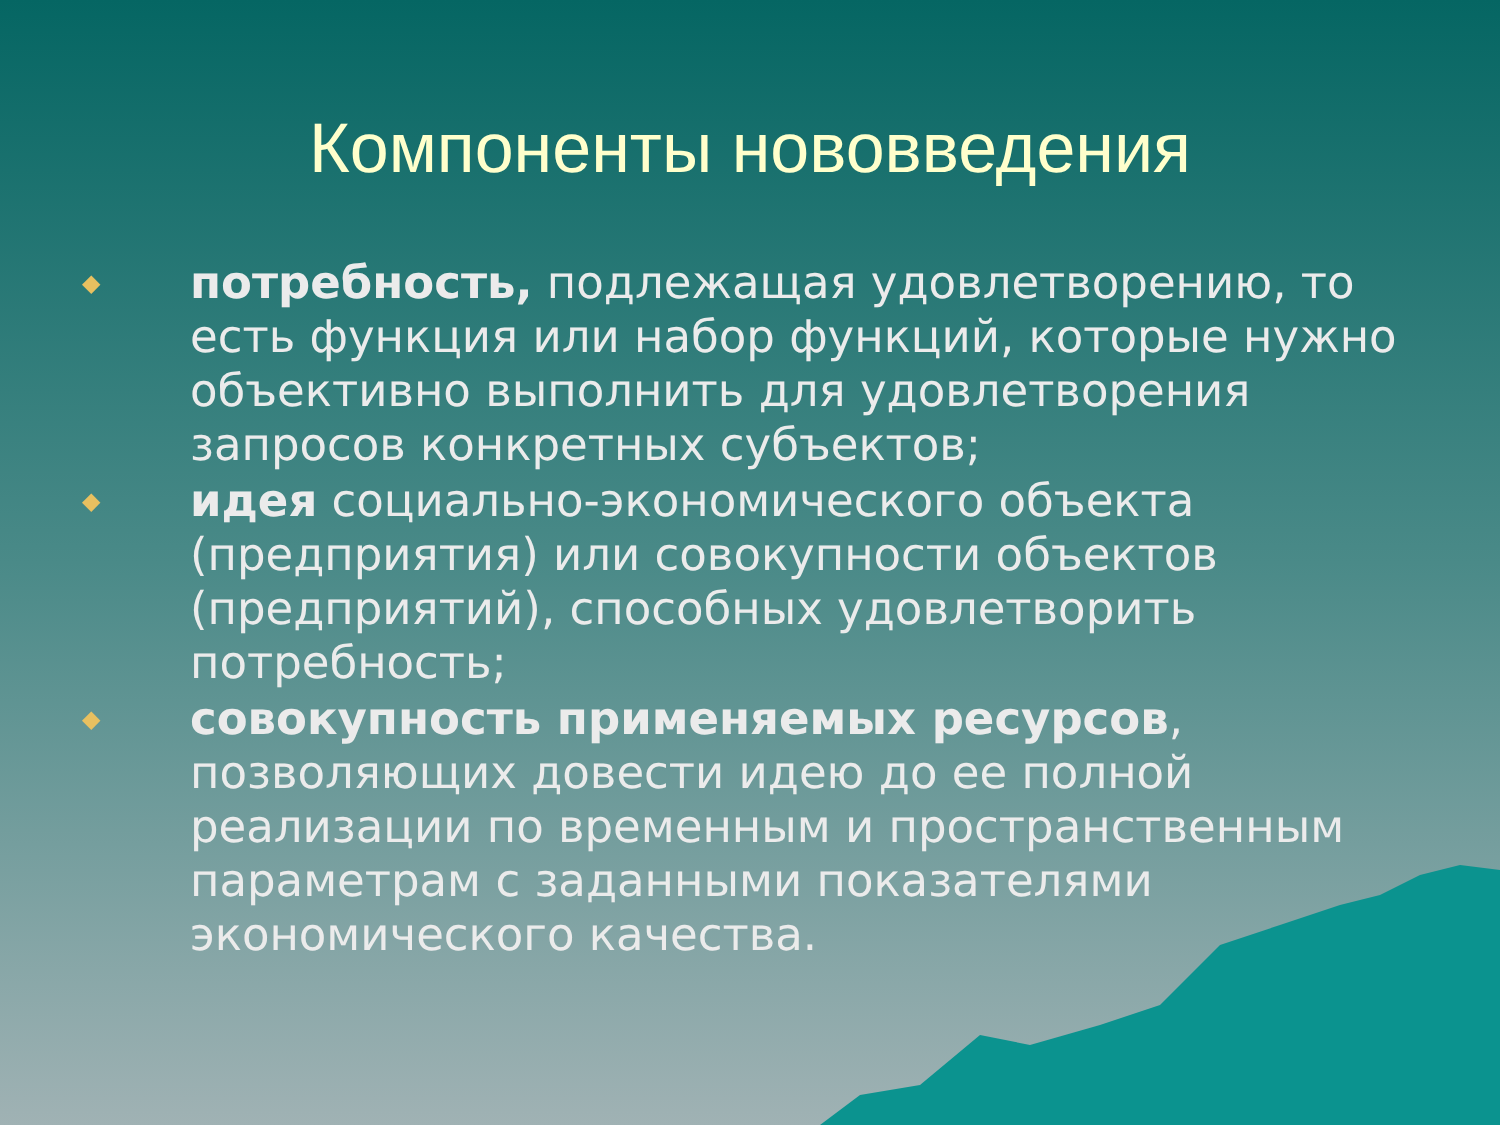Компоненты нововведения
◆ потребность, подлежащая удовлетворению, то есть функция или набор функций, которые нужно объективно выполнить для удовлетворения запросов конкретных субъектов;
◆ идея социально-экономического объекта (предприятия) или совокупности объектов (предприятий), способных удовлетворить потребность;
◆ совокупность применяемых ресурсов, позволяющих довести идею до ее полной реализации по временным и пространственным параметрам с заданными показателями экономического качества.